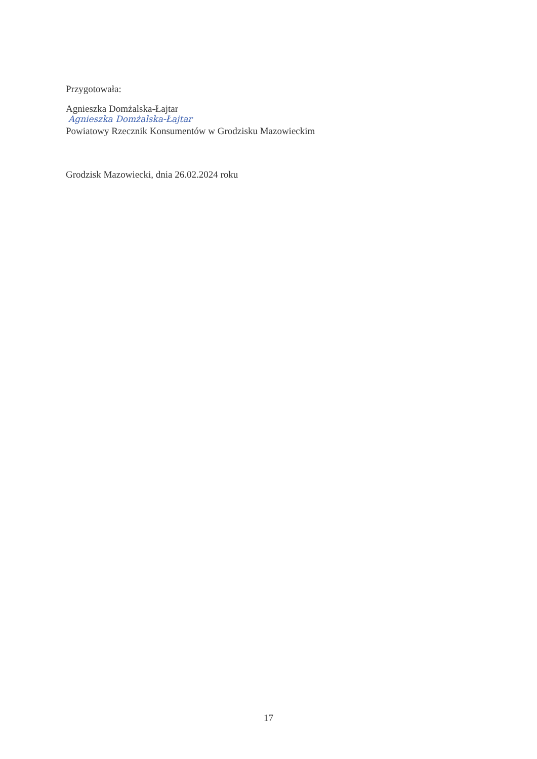Przygotowała:
Agnieszka Domżalska-Łajtar
Agnieszka Domżalska-Łajtar
Powiatowy Rzecznik Konsumentów w Grodzisku Mazowieckim
Grodzisk Mazowiecki, dnia 26.02.2024 roku
17